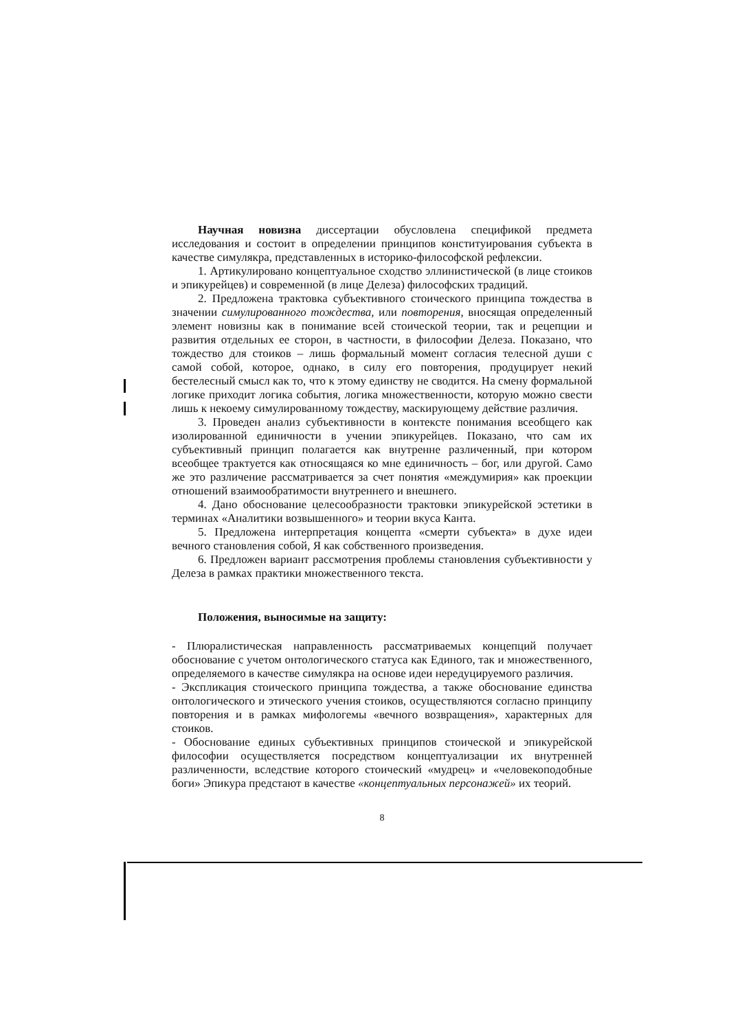Научная новизна диссертации обусловлена спецификой предмета исследования и состоит в определении принципов конституирования субъекта в качестве симулякра, представленных в историко-философской рефлексии.
1. Артикулировано концептуальное сходство эллинистической (в лице стоиков и эпикурейцев) и современной (в лице Делеза) философских традиций.
2. Предложена трактовка субъективного стоического принципа тождества в значении симулированного тождества, или повторения, вносящая определенный элемент новизны как в понимание всей стоической теории, так и рецепции и развития отдельных ее сторон, в частности, в философии Делеза. Показано, что тождество для стоиков – лишь формальный момент согласия телесной души с самой собой, которое, однако, в силу его повторения, продуцирует некий бестелесный смысл как то, что к этому единству не сводится. На смену формальной логике приходит логика события, логика множественности, которую можно свести лишь к некоему симулированному тождеству, маскирующему действие различия.
3. Проведен анализ субъективности в контексте понимания всеобщего как изолированной единичности в учении эпикурейцев. Показано, что сам их субъективный принцип полагается как внутренне различенный, при котором всеобщее трактуется как относящаяся ко мне единичность – бог, или другой. Само же это различение рассматривается за счет понятия «междумирия» как проекции отношений взаимообратимости внутреннего и внешнего.
4. Дано обоснование целесообразности трактовки эпикурейской эстетики в терминах «Аналитики возвышенного» и теории вкуса Канта.
5. Предложена интерпретация концепта «смерти субъекта» в духе идеи вечного становления собой, Я как собственного произведения.
6. Предложен вариант рассмотрения проблемы становления субъективности у Делеза в рамках практики множественного текста.
Положения, выносимые на защиту:
- Плюралистическая направленность рассматриваемых концепций получает обоснование с учетом онтологического статуса как Единого, так и множественного, определяемого в качестве симулякра на основе идеи нередуцируемого различия.
- Экспликация стоического принципа тождества, а также обоснование единства онтологического и этического учения стоиков, осуществляются согласно принципу повторения и в рамках мифологемы «вечного возвращения», характерных для стоиков.
- Обоснование единых субъективных принципов стоической и эпикурейской философии осуществляется посредством концептуализации их внутренней различенности, вследствие которого стоический «мудрец» и «человекоподобные боги» Эпикура предстают в качестве «концептуальных персонажей» их теорий.
8